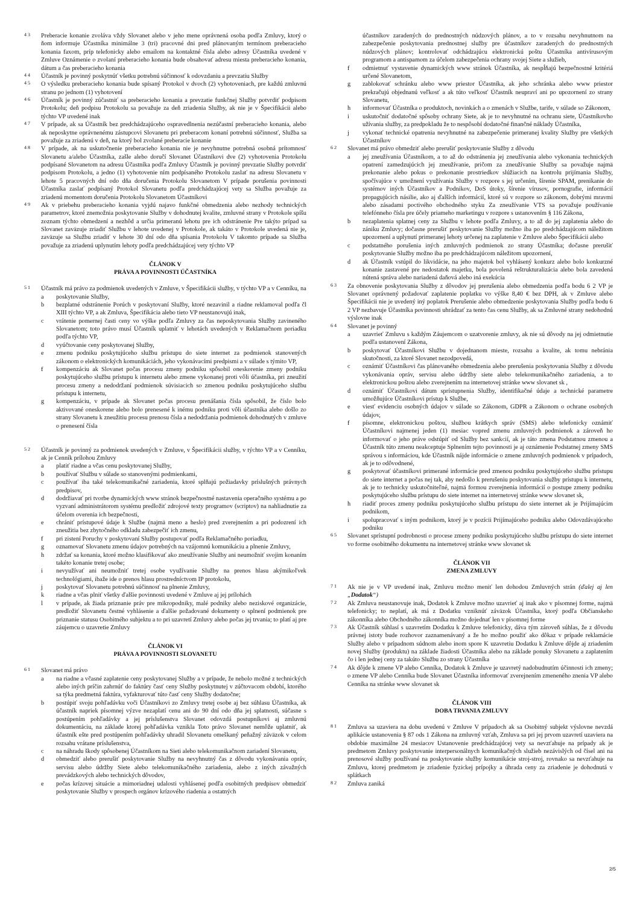4 3 Preberacie konanie zvoláva vždy Slovanet alebo v jeho mene oprávnená osoba podľa Zmluvy, ktorý o ňom informuje Účastníka minimálne 3 (tri) pracovné dni pred plánovaným termínom preberacieho konania faxom, príp telefonicky alebo emailom na kontaktné čísla alebo adresy Účastníka uvedené v Zmluve Oznámenie o zvolaní preberacieho konania bude obsahovať adresu miesta preberacieho konania, dátum a čas preberacieho konania
4 4 Účastník je povinný poskytnúť všetku potrebnú súčinnosť k odovzdaniu a prevzatiu Služby
4 5 O výsledku preberacieho konania bude spísaný Protokol v dvoch (2) vyhotoveniach, pre každú zmluvnú stranu po jednom (1) vyhotovení
4 6 Účastník je povinný zúčastniť sa preberacieho konania a prevzatie funkčnej Služby potvrdiť podpisom Protokolu; deň podpisu Protokolu sa považuje za deň zriadenia Služby, ak nie je v Špecifikácii alebo týchto VP uvedené inak
4 7 V prípade, ak sa Účastník bez predchádzajúceho ospravedlnenia nezúčastní preberacieho konania, alebo ak neposkytne oprávnenému zástupcovi Slovanetu pri preberacom konaní potrebnú súčinnosť, Služba sa považuje za zriadenú v deň, na ktorý bol zvolané preberacie konanie
4 8 V prípade, ak na uskutočnenie preberacieho konania nie je nevyhnutne potrebná osobná prítomnosť Slovanetu a/alebo Účastníka, zašle alebo doručí Slovanet Účastníkovi dve (2) vyhotovenia Protokolu podpísané Slovanetom na adresu Účastníka podľa Zmluvy Účastník je povinný prevzatie Služby potvrdiť podpisom Protokolu, a jedno (1) vyhotovenie ním podpísaného Protokolu zaslať na adresu Slovanetu v lehote 5 pracovných dní odo dňa doručenia Protokolu Slovanetom V prípade porušenia povinnosti Účastníka zaslať podpísaný Protokol Slovanetu podľa predchádzajúcej vety sa Služba považuje za zriadenú momentom doručenia Protokolu Slovanetom Účastníkovi
4 9 Ak v priebehu preberacieho konania vyjdú najavo funkčné obmedzenia alebo nezhody technických parametrov, ktoré znemožnia poskytovanie Služby v dohodnutej kvalite, zmluvné strany v Protokole spíšu zoznam týchto obmedzení a nezhôd a určia primeranú lehotu pre ich odstránenie Pre takýto prípad sa Slovanet zaväzuje zriadiť Službu v lehote uvedenej v Protokole, ak takáto v Protokole uvedená nie je, zaväzuje sa Službu zriadiť v lehote 30 dní odo dňa spísania Protokolu V takomto prípade sa Služba považuje za zriadenú uplynutím lehoty podľa predchádzajúcej vety týchto VP
ČLÁNOK V
PRÁVA A POVINNOSTI ÚČASTNÍKA
5 1 Účastník má právo za podmienok uvedených v Zmluve, v Špecifikácii služby, v týchto VP a v Cenníku, na
a poskytovanie Služby,
b bezplatné odstránenie Porúch v poskytovaní Služby, ktoré nezavinil a riadne reklamoval podľa čl XIII týchto VP, a ak Zmluva, Špecifikácia alebo tieto VP neustanovujú inak,
c vrátenie pomernej časti ceny vo výške podľa Zmluvy za čas neposkytovania Služby zavineného Slovanetom; toto právo musí Účastník uplatniť v lehotách uvedených v Reklamačnom poriadku podľa týchto VP,
d vyúčtovanie ceny poskytovanej Služby,
e zmenu podniku poskytujúceho službu prístupu do siete internet za podmienok stanovených zákonom o elektronických komunikáciách, jeho vykonávacími predpismi a v súlade s týmito VP,
f kompenzáciu ak Slovanet počas procesu zmeny podniku spôsobil oneskorenie zmeny podniku poskytujúceho službu prístupu k internetu alebo zmene vykonanej proti vôli účastníka, pri zneužití procesu zmeny a nedodržaní podmienok súvisiacich so zmenou podniku poskytujúceho službu prístupu k internetu,
g kompenzáciu, v prípade ak Slovanet počas procesu prenášania čísla spôsobil, že číslo bolo aktivované oneskorene alebo bolo prenesené k inému podniku proti vôli účastníka alebo došlo zo strany Slovanetu k zneužitiu procesu prenosu čísla a nedodržania podmienok dohodnutých v zmluve o prenesení čísla
5 2 Účastník je povinný za podmienok uvedených v Zmluve, v Špecifikácii služby, v týchto VP a v Cenníku, ak je Cenník prílohou Zmluvy
a platiť riadne a včas cenu poskytovanej Služby,
b používať Službu v súlade so stanovenými podmienkami,
c používať iba také telekomunikačné zariadenia, ktoré splňajú požiadavky príslušných právnych predpisov,
d dodržiavať pri tvorbe dynamických www stránok bezpečnostné nastavenia operačného systému a po vyzvaní administrátorom systému predložiť zdrojové texty programov (scriptov) na nahliadnutie za účelom overenia ich bezpečnosti,
e chrániť prístupové údaje k Službe (najmä meno a heslo) pred zverejnením a pri podozrení ich zneužitia bez zbytočného odkladu zabezpečiť ich zmenu,
f pri zistení Poruchy v poskytovaní Služby postupovať podľa Reklamačného poriadku,
g oznamovať Slovanetu zmenu údajov potrebných na vzájomnú komunikáciu a plnenie Zmluvy,
h zdržať sa konania, ktoré možno klasifikovať ako zneužívanie Služby ani neumožniť svojim konaním takéto konanie tretej osobe;
i nevyužívať ani neumožniť tretej osobe využívanie Služby na prenos hlasu akýmikoľvek technológiami, ibaže ide o prenos hlasu prostredníctvom IP protokolu,
j poskytovať Slovanetu potrebnú súčinnosť na plnenie Zmluvy,
k riadne a včas plniť všetky ďalšie povinnosti uvedené v Zmluve aj jej prílohách
l v prípade, ak žiada priznanie práv pre mikropodniky, malé podniky alebo neziskové organizácie, predložiť Slovanetu čestné vyhlásenie a ďalšie požadované dokumenty o splnení podmienok pre priznanie statusu Osobitného subjektu a to pri uzavretí Zmluvy alebo počas jej trvania; to platí aj pre záujemcu o uzavretie Zmluvy
ČLÁNOK VI
PRÁVA A POVINNOSTI SLOVANETU
6 1 Slovanet má právo
a na riadne a včasné zaplatenie ceny poskytovanej Služby a v prípade, že nebolo možné z technických alebo iných príčin zahrnúť do faktúry časť ceny Služby poskytnutej v zúčtovacom období, ktorého sa týka predmetná faktúra, vyfakturovať túto časť ceny Služby dodatočne;
b postúpiť svoju pohľadávku voči Účastníkovi zo Zmluvy tretej osobe aj bez súhlasu Účastníka, ak účastník napriek písomnej výzve nezaplatí cenu ani do 90 dní odo dňa jej splatnosti, súčasne s postúpením pohľadávky a jej príslušenstva Slovanet odovzdá postupníkovi aj zmluvnú dokumentáciu, na základe ktorej pohľadávka vznikla Toto právo Slovanet nemôže uplatniť, ak účastník ešte pred postúpením pohľadávky uhradil Slovanetu omeškaný peňažný záväzok v celom rozsahu vrátane príslušenstva,
c na náhradu škody spôsobenej Účastníkom na Sieti alebo telekomunikačnom zariadení Slovanetu,
d obmedziť alebo prerušiť poskytovanie Služby na nevyhnutný čas z dôvodu vykonávania opráv, servisu alebo údržby Siete alebo telekomunikačného zariadenia, alebo z iných závažných prevádzkových alebo technických dôvodov,
e počas krízovej situácie a mimoriadnej udalosti vyhlásenej podľa osobitných predpisov obmedziť poskytovanie Služby v prospech orgánov krízového riadenia a ostatných
účastníkov zaradených do prednostných núdzových plánov, a to v rozsahu nevyhnutnom na zabezpečenie poskytovania prednostnej služby pre účastníkov zaradených do prednostných núdzových plánov; kontrolovať odchádzajúcu elektronickú poštu Účastníka antivírusovým programom a antispamom za účelom zabezpečenia ochrany svojej Siete a služieb,
f odmietnuť vystavenie dynamických www stránok Účastníka, ak nespĺňajú bezpečnostné kritériá určené Slovanetom,
g zablokovať schránku alebo www priestor Účastníka, ak jeho schránka alebo www priestor prekračujú objednanú veľkosť a ak túto veľkosť Účastník neupraví ani po upozornení zo strany Slovanetu,
h informovať Účastníka o produktoch, novinkách a o zmenách v Službe, tarife, v súlade so Zákonom,
i uskutočniť dodatočné spôsoby ochrany Siete, ak je to nevyhnutné na ochranu siete, Účastníkovho užívania služby, za predpokladu že to nespôsobí dodatočné finančné náklady Účastníka,
j vykonať technické opatrenia nevyhnutné na zabezpečenie primeranej kvality Služby pre všetkých Účastníkov
6 2 Slovanet má právo obmedziť alebo prerušiť poskytovanie Služby z dôvodu
a jej zneužívania Účastníkom, a to až do odstránenia jej zneužívania alebo vykonania technických opatrení zamedzujúcich jej zneužívanie, pričom za zneužívanie Služby sa považuje najmä prekonanie alebo pokus o prekonanie prostriedkov slúžiacich na kontrolu prijímania Služby, spočívajúce v umožnení využívania Služby v rozpore s jej určením, šírenie SPAM, prenikanie do systémov iných Účastníkov a Podnikov, DoS útoky, šírenie vírusov, pornografie, informácií propagujúcich násilie, ako aj ďalších informácií, ktoré sú v rozpore so zákonom, dobrými mravmi alebo zásadami poctivého obchodného styku Za zneužívanie VTS sa považuje používanie telefónneho čísla pre účely priameho marketingu v rozpore s ustanovením § 116 Zákona,
b nezaplatenia splatnej ceny za Službu v lehote podľa Zmluvy, a to až do jej zaplatenia alebo do zániku Zmluvy; dočasne prerušiť poskytovanie Služby možno iba po predchádzajúcom náležitom upozornení a uplynutí primeranej lehoty určenej na zaplatenie v Zmluve alebo Špecifikácii alebo
c podstatného porušenia iných zmluvných podmienok zo strany Účastníka; dočasne prerušiť poskytovanie Služby možno iba po predchádzajúcom náležitom upozornení,
d ak Účastník vstúpil do likvidácie, na jeho majetok bol vyhlásený konkurz alebo bolo konkurzné konanie zastavené pre nedostatok majetku, bola povolená reštrukturalizácia alebo bola zavedená nútená správa alebo nariadená daňová alebo iná exekúcia
6 3 Za obnovenie poskytovania Služby z dôvodov jej prerušenia alebo obmedzenia podľa bodu 6 2 VP je Slovanet oprávnený požadovať zaplatenie poplatku vo výške 8,40 € bez DPH, ak v Zmluve alebo Špecifikácii nie je uvedený iný poplatok Prerušenie alebo obmedzenie poskytovania Služby podľa bodu 6 2 VP nezbavuje Účastníka povinnosti uhrádzať za tento čas cenu Služby, ak sa Zmluvné strany nedohodnú výslovne inak
6 4 Slovanet je povinný
a uzavrieť Zmluvu s každým Záujemcom o uzatvorenie zmluvy, ak nie sú dôvody na jej odmietnutie podľa ustanovení Zákona,
b poskytovať Účastníkovi Službu v dojednanom mieste, rozsahu a kvalite, ak tomu nebránia skutočnosti, za ktoré Slovanet nezodpovedá,
c oznámiť Účastníkovi čas plánovaného obmedzenia alebo prerušenia poskytovania Služby z dôvodu vykonávania opráv, servisu alebo údržby siete alebo telekomunikačného zariadenia, a to elektronickou poštou alebo zverejnením na internetovej stránke www slovanet sk ,
d oznámiť Účastníkovi dátum sprístupnenia Služby, identifikačné údaje a technické parametre umožňujúce Účastníkovi prístup k Službe,
e viesť evidenciu osobných údajov v súlade so Zákonom, GDPR a Zákonom o ochrane osobných údajov,
f písomne, elektronickou poštou, službou krátkych správ (SMS) alebo telefonicky oznámiť Účastníkovi najmenej jeden (1) mesiac vopred zmenu zmluvných podmienok a zároveň ho informovať o jeho práve odstúpiť od Služby bez sankcií, ak je táto zmena Podstatnou zmenou a Účastník túto zmenu neakceptuje Splnením tejto povinnosti je aj oznámenie Podstatnej zmeny SMS správou s informáciou, kde Účastník nájde informácie o zmene zmluvných podmienok v prípadoch, ak je to odôvodnené,
g poskytovať účastníkovi primerané informácie pred zmenou podniku poskytujúceho službu prístupu do siete internet a počas nej tak, aby nedošlo k prerušeniu poskytovania služby prístupu k internetu, ak je to technicky uskutočniteľné, najmä formou zverejnenia informácií o postupe zmeny podniku poskytujúceho službu prístupu do siete internet na internetovej stránke www slovanet sk,
h riadiť proces zmeny podniku poskytujúceho službu prístupu do siete internet ak je Prijímajúcim podnikom,
i spolupracovať s iným podnikom, ktorý je v pozícii Prijímajúceho podniku alebo Odovzdávajúceho podniku
6 5 Slovanet sprístupní podrobnosti o procese zmeny podniku poskytujúceho službu prístupu do siete internet vo forme osobitného dokumentu na internetovej stránke www slovanet sk
ČLÁNOK VII
ZMENA ZMLUVY
7 1 Ak nie je v VP uvedené inak, Zmluvu možno meniť len dohodou Zmluvných strán (ďalej aj len „Dodatok“)
7 2 Ak Zmluva neustanovuje inak, Dodatok k Zmluve možno uzavrieť aj inak ako v písomnej forme, najmä telefonicky; to neplatí, ak má z Dodatku vzniknúť záväzok Účastníka, ktorý podľa Občianskeho zákonníka alebo Obchodného zákonníka možno dojednať len v písomnej forme
7 3 Ak Účastník súhlasí s uzavretím Dodatku k Zmluve telefonicky, dáva tým zároveň súhlas, že z dôvodu právnej istoty bude rozhovor zaznamenávaný a že ho možno použiť ako dôkaz v prípade reklamácie Služby alebo v prípadnom súdnom alebo inom spore K uzavretiu Dodatku k Zmluve dôjde aj zriadením novej Služby (produktu) na základe žiadosti Účastníka alebo na základe ponuky Slovanetu a zaplatením čo i len jednej ceny za takúto Službu zo strany Účastníka
7 4 Ak dôjde k zmene VP alebo Cenníka, Dodatok k Zmluve je uzavretý nadobudnutím účinnosti ich zmeny; o zmene VP alebo Cenníka bude Slovanet Účastníka informovať zverejnením zmeneného znenia VP alebo Cenníka na stránke www slovanet sk
ČLÁNOK VIII
DOBA TRVANIA ZMLUVY
8 1 Zmluva sa uzaviera na dobu uvedenú v Zmluve V prípadoch ak sa Osobitný subjekt výslovne nevzdá aplikácie ustanovenia § 87 ods 1 Zákona na zmluvný vzťah, Zmluva sa pri jej prvom uzavretí uzaviera na obdobie maximálne 24 mesiacov Ustanovenie predchádzajúcej vety sa nevzťahuje na prípady ak je predmetom Zmluvy poskytovanie interpersonálnych komunikačných služieb nezávislých od čísel ani na prenosové služby používané na poskytovanie služby komunikácie stroj-stroj, rovnako sa nevzťahuje na Zmluvu, ktorej predmetom je zriadenie fyzickej prípojky a úhrada ceny za zriadenie je dohodnutá v splátkach
8 2 Zmluva zaniká
2/5